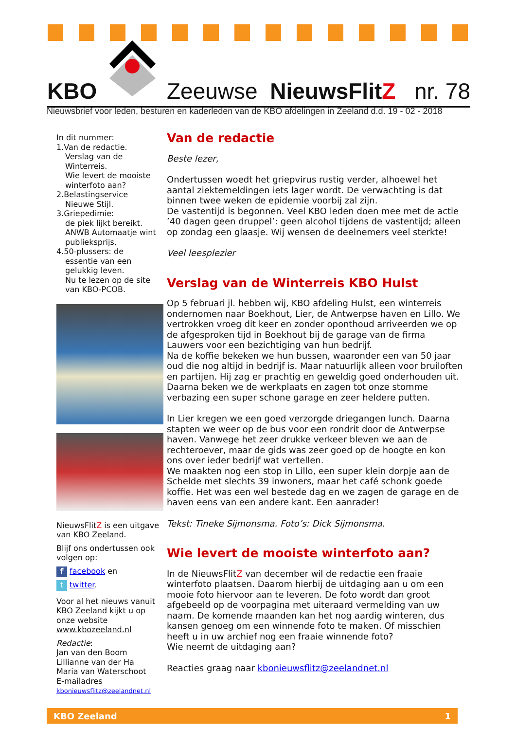KBO Zeeuwse NieuwsFlitZ nr. 78
Nieuwsbrief voor leden, besturen en kaderleden van de KBO afdelingen in Zeeland d.d. 19 - 02 - 2018
In dit nummer:
1.Van de redactie.
Verslag van de Winterreis.
Wie levert de mooiste winterfoto aan?
2.Belastingservice
Nieuwe Stijl.
3.Griepedimie:
de piek lijkt bereikt.
ANWB Automaatje wint publieksprijs.
4.50-plussers: de
essentie van een gelukkig leven.
Nu te lezen op de site van KBO-PCOB.
NieuwsFlitZ is een uitgave van KBO Zeeland.
Blijf ons ondertussen ook volgen op:
f facebook en
t twitter.
Voor al het nieuws vanuit KBO Zeeland kijkt u op onze website www.kbozeeland.nl
Redactie:
Jan van den Boom
Lillianne van der Ha
Maria van Waterschoot
E-mailadres
kbonieuwsflitz@zeelandnet.nl
Van de redactie
Beste lezer,
Ondertussen woedt het griepvirus rustig verder, alhoewel het aantal ziektemeldingen iets lager wordt. De verwachting is dat binnen twee weken de epidemie voorbij zal zijn.
De vastentijd is begonnen. Veel KBO leden doen mee met de actie ’40 dagen geen druppel’: geen alcohol tijdens de vastentijd; alleen op zondag een glaasje. Wij wensen de deelnemers veel sterkte!
Veel leesplezier
Verslag van de Winterreis KBO Hulst
Op 5 februari jl. hebben wij, KBO afdeling Hulst, een winterreis ondernomen naar Boekhout, Lier, de Antwerpse haven en Lillo. We vertrokken vroeg dit keer en zonder oponthoud arriveerden we op de afgesproken tijd in Boekhout bij de garage van de firma Lauwers voor een bezichtiging van hun bedrijf.
Na de koffie bekeken we hun bussen, waaronder een van 50 jaar oud die nog altijd in bedrijf is. Maar natuurlijk alleen voor bruiloften en partijen. Hij zag er prachtig en geweldig goed onderhouden uit. Daarna beken we de werkplaats en zagen tot onze stomme verbazing een super schone garage en zeer heldere putten.
In Lier kregen we een goed verzorgde driegangen lunch. Daarna stapten we weer op de bus voor een rondrit door de Antwerpse haven. Vanwege het zeer drukke verkeer bleven we aan de rechteroever, maar de gids was zeer goed op de hoogte en kon ons over ieder bedrijf wat vertellen.
We maakten nog een stop in Lillo, een super klein dorpje aan de Schelde met slechts 39 inwoners, maar het café schonk goede koffie. Het was een wel bestede dag en we zagen de garage en de haven eens van een andere kant. Een aanrader!
Tekst: Tineke Sijmonsma. Foto’s: Dick Sijmonsma.
Wie levert de mooiste winterfoto aan?
In de NieuwsFlitZ van december wil de redactie een fraaie winterfoto plaatsen. Daarom hierbij de uitdaging aan u om een mooie foto hiervoor aan te leveren. De foto wordt dan groot afgebeeld op de voorpagina met uiteraard vermelding van uw naam. De komende maanden kan het nog aardig winteren, dus kansen genoeg om een winnende foto te maken. Of misschien heeft u in uw archief nog een fraaie winnende foto?
Wie neemt de uitdaging aan?
Reacties graag naar kbonieuwsflitz@zeelandnet.nl
KBO Zeeland 1